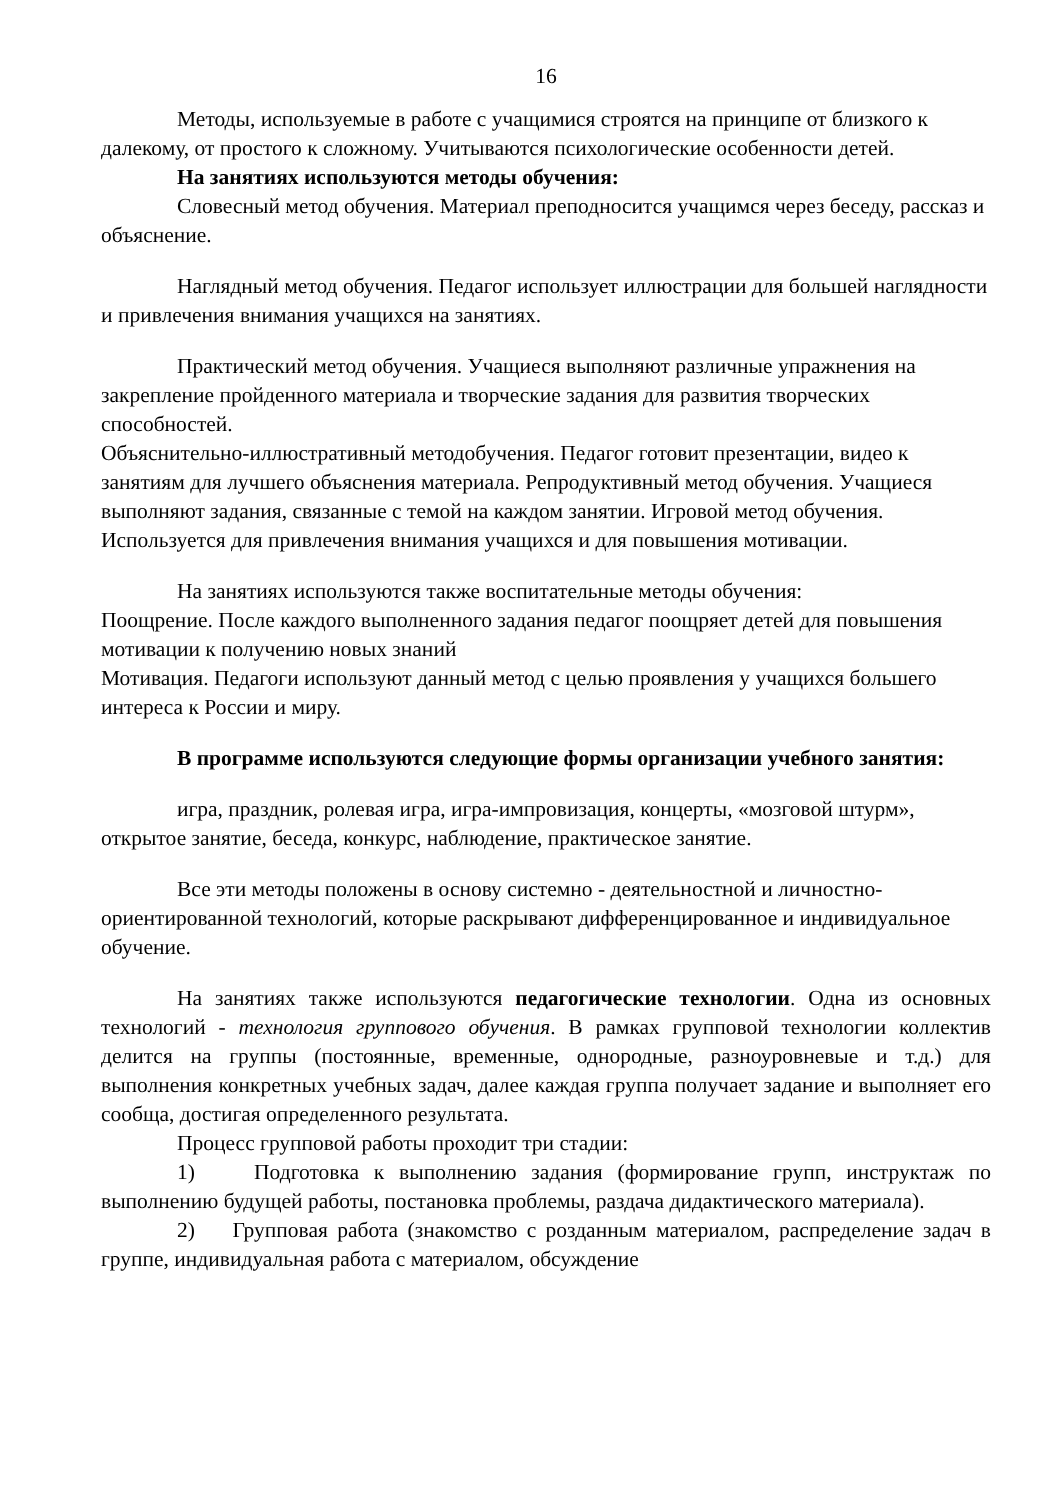16
Методы, используемые в работе с учащимися строятся на принципе от близкого к далекому, от простого к сложному. Учитываются психологические особенности детей.
На занятиях используются методы обучения:
Словесный метод обучения. Материал преподносится учащимся через беседу, рассказ и объяснение.
Наглядный метод обучения. Педагог использует иллюстрации для большей наглядности и привлечения внимания учащихся на занятиях.
Практический метод обучения. Учащиеся выполняют различные упражнения на закрепление пройденного материала и творческие задания для развития творческих способностей.
Объяснительно-иллюстративный методобучения. Педагог готовит презентации, видео к занятиям для лучшего объяснения материала. Репродуктивный метод обучения. Учащиеся выполняют задания, связанные с темой на каждом занятии. Игровой метод обучения. Используется для привлечения внимания учащихся и для повышения мотивации.
На занятиях используются также воспитательные методы обучения:
Поощрение. После каждого выполненного задания педагог поощряет детей для повышения мотивации к получению новых знаний
Мотивация. Педагоги используют данный метод с целью проявления у учащихся большего интереса к России и миру.
В программе используются следующие формы организации учебного занятия:
игра, праздник, ролевая игра, игра-импровизация, концерты, «мозговой штурм», открытое занятие, беседа, конкурс, наблюдение, практическое занятие.
Все эти методы положены в основу системно - деятельностной и личностно-ориентированной технологий, которые раскрывают дифференцированное и индивидуальное обучение.
На занятиях также используются педагогические технологии. Одна из основных технологий - технология группового обучения. В рамках групповой технологии коллектив делится на группы (постоянные, временные, однородные, разноуровневые и т.д.) для выполнения конкретных учебных задач, далее каждая группа получает задание и выполняет его сообща, достигая определенного результата.
Процесс групповой работы проходит три стадии:
1) Подготовка к выполнению задания (формирование групп, инструктаж по выполнению будущей работы, постановка проблемы, раздача дидактического материала).
2) Групповая работа (знакомство с розданным материалом, распределение задач в группе, индивидуальная работа с материалом, обсуждение